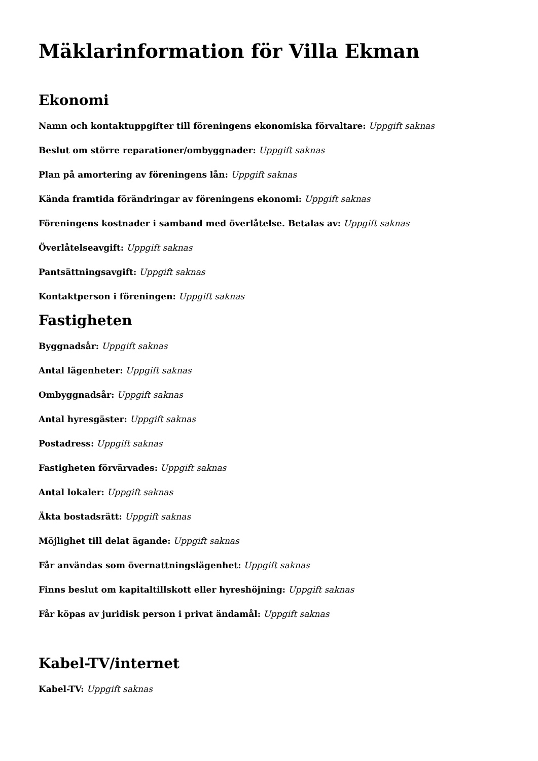Mäklarinformation för Villa Ekman
Ekonomi
Namn och kontaktuppgifter till föreningens ekonomiska förvaltare: Uppgift saknas
Beslut om större reparationer/ombyggnader: Uppgift saknas
Plan på amortering av föreningens lån: Uppgift saknas
Kända framtida förändringar av föreningens ekonomi: Uppgift saknas
Föreningens kostnader i samband med överlåtelse. Betalas av: Uppgift saknas
Överlåtelseavgift: Uppgift saknas
Pantsättningsavgift: Uppgift saknas
Kontaktperson i föreningen: Uppgift saknas
Fastigheten
Byggnadsår: Uppgift saknas
Antal lägenheter: Uppgift saknas
Ombyggnadsår: Uppgift saknas
Antal hyresgäster: Uppgift saknas
Postadress: Uppgift saknas
Fastigheten förvärvades: Uppgift saknas
Antal lokaler: Uppgift saknas
Äkta bostadsrätt: Uppgift saknas
Möjlighet till delat ägande: Uppgift saknas
Får användas som övernattningslägenhet: Uppgift saknas
Finns beslut om kapitaltillskott eller hyreshöjning: Uppgift saknas
Får köpas av juridisk person i privat ändamål: Uppgift saknas
Kabel-TV/internet
Kabel-TV: Uppgift saknas